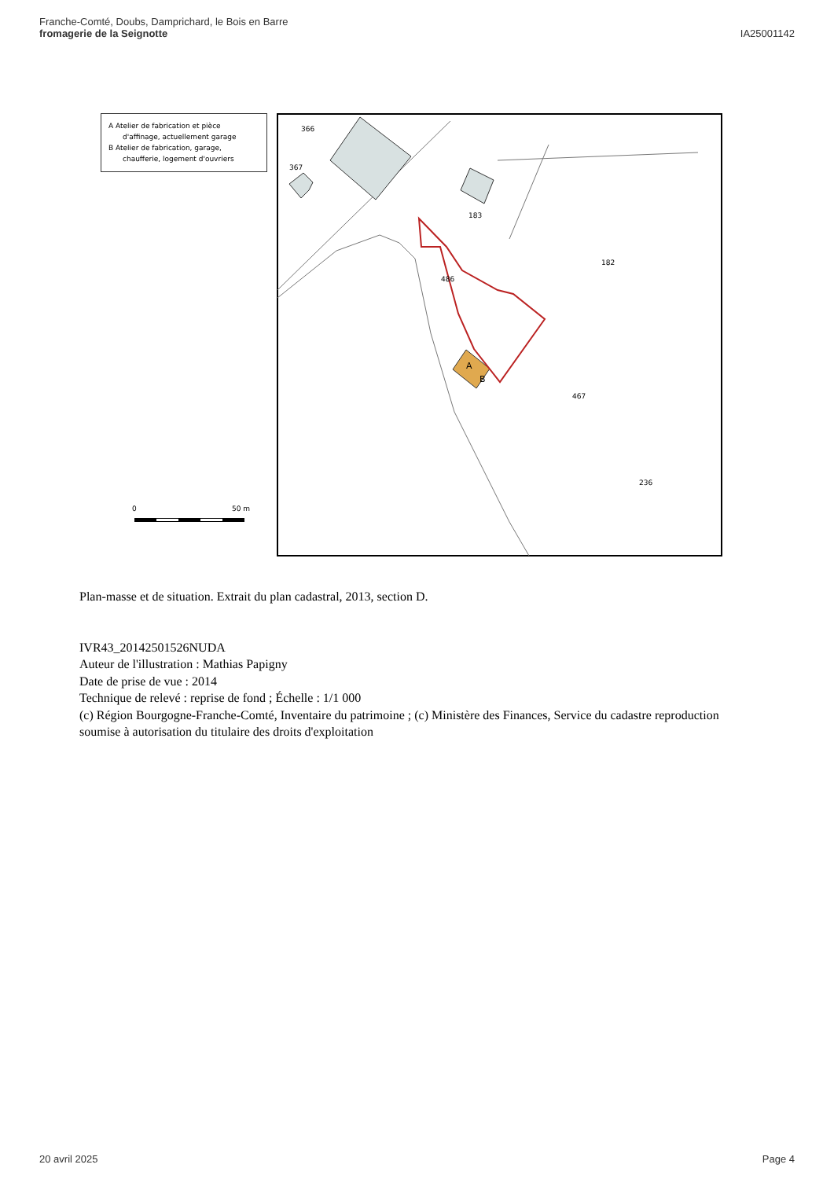Franche-Comté, Doubs, Damprichard, le Bois en Barre
fromagerie de la Seignotte
IA25001142
A Atelier de fabrication et pièce
d'affinage, actuellement garage
B Atelier de fabrication, garage,
chaufferie, logement d'ouvriers
0
50 m
366
367
183
182
486
467
236
A
B
Plan-masse et de situation. Extrait du plan cadastral, 2013, section D.
IVR43_20142501526NUDA
Auteur de l'illustration : Mathias Papigny
Date de prise de vue : 2014
Technique de relevé : reprise de fond ; Échelle : 1/1 000
(c) Région Bourgogne-Franche-Comté, Inventaire du patrimoine ; (c) Ministère des Finances, Service du cadastre reproduction soumise à autorisation du titulaire des droits d'exploitation
20 avril 2025 Page 4